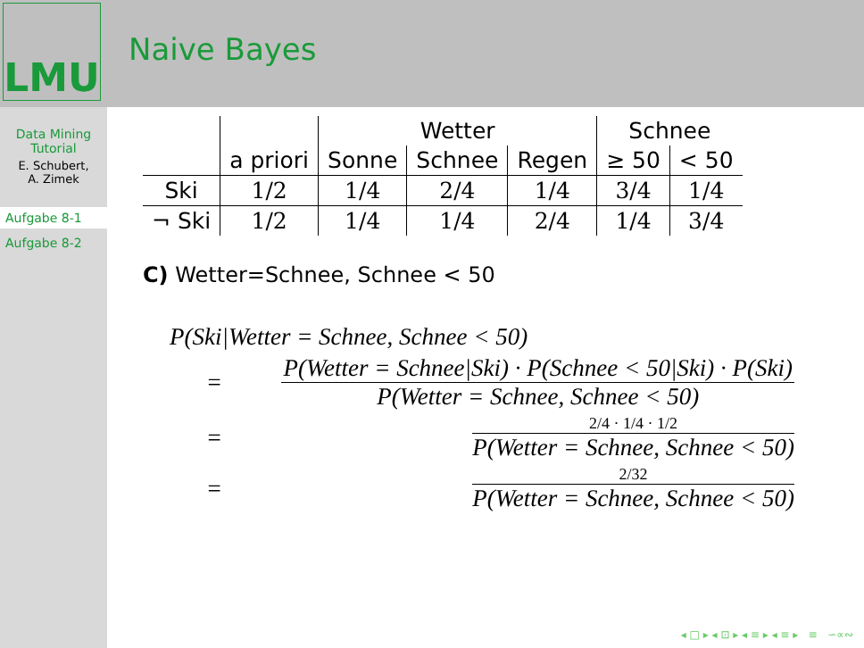LMU
Naive Bayes
Data Mining
Tutorial
E. Schubert,
A. Zimek
Aufgabe 8-1
Aufgabe 8-2
| | | Wetter | | | Schnee | |
| --- | --- | --- | --- | --- | --- | --- |
| | a priori | Sonne | Schnee | Regen | ≥ 50 | < 50 |
| Ski | 1/2 | 1/4 | 2/4 | 1/4 | 3/4 | 1/4 |
| ¬ Ski | 1/2 | 1/4 | 1/4 | 2/4 | 1/4 | 3/4 |
C) Wetter=Schnee, Schnee < 50
P(Ski|Wetter = Schnee, Schnee < 50)
=
P(Wetter = Schnee|Ski) · P(Schnee < 50|Ski) · P(Ski)
P(Wetter = Schnee, Schnee < 50)
=
2/4 · 1/4 · 1/2
P(Wetter = Schnee, Schnee < 50)
=
2/32
P(Wetter = Schnee, Schnee < 50)
◂ □ ▸ ◂ ⊡ ▸ ◂ ≡ ▸ ◂ ≡ ▸ ≡ ∽∝∾